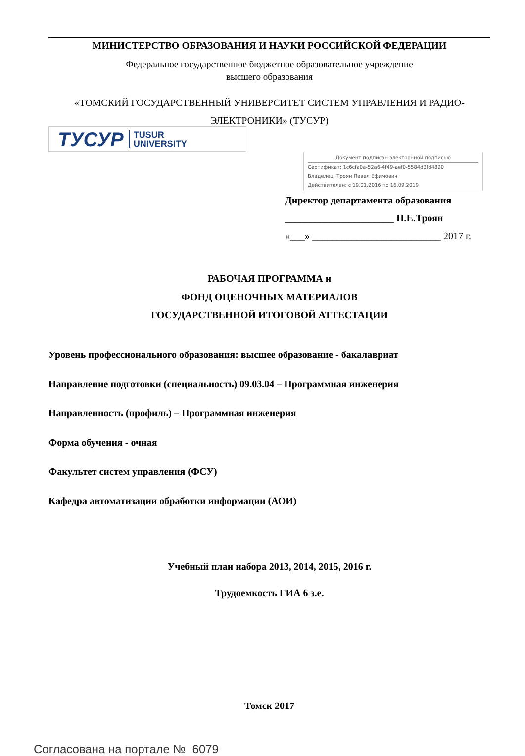МИНИСТЕРСТВО ОБРАЗОВАНИЯ И НАУКИ РОССИЙСКОЙ ФЕДЕРАЦИИ
Федеральное государственное бюджетное образовательное учреждение
высшего образования
«ТОМСКИЙ ГОСУДАРСТВЕННЫЙ УНИВЕРСИТЕТ СИСТЕМ УПРАВЛЕНИЯ И РАДИО-
ЭЛЕКТРОНИКИ» (ТУСУР)
ТУСУР TUSUR
UNIVERSITY
Документ подписан электронной подписью
Сертификат: 1c6cfa0a-52a6-4f49-aef0-5584d3fd4820
Владелец: Троян Павел Ефимович
Действителен: с 19.01.2016 по 16.09.2019
Директор департамента образования
______________________ П.Е.Троян
«___» __________________________ 2017 г.
РАБОЧАЯ ПРОГРАММА и
ФОНД ОЦЕНОЧНЫХ МАТЕРИАЛОВ
ГОСУДАРСТВЕННОЙ ИТОГОВОЙ АТТЕСТАЦИИ
Уровень профессионального образования: высшее образование - бакалавриат
Направление подготовки (специальность) 09.03.04 – Программная инженерия
Направленность (профиль) – Программная инженерия
Форма обучения - очная
Факультет систем управления (ФСУ)
Кафедра автоматизации обработки информации (АОИ)
Учебный план набора 2013, 2014, 2015, 2016 г.
Трудоемкость ГИА 6 з.е.
Томск 2017
Согласована на портале № 6079